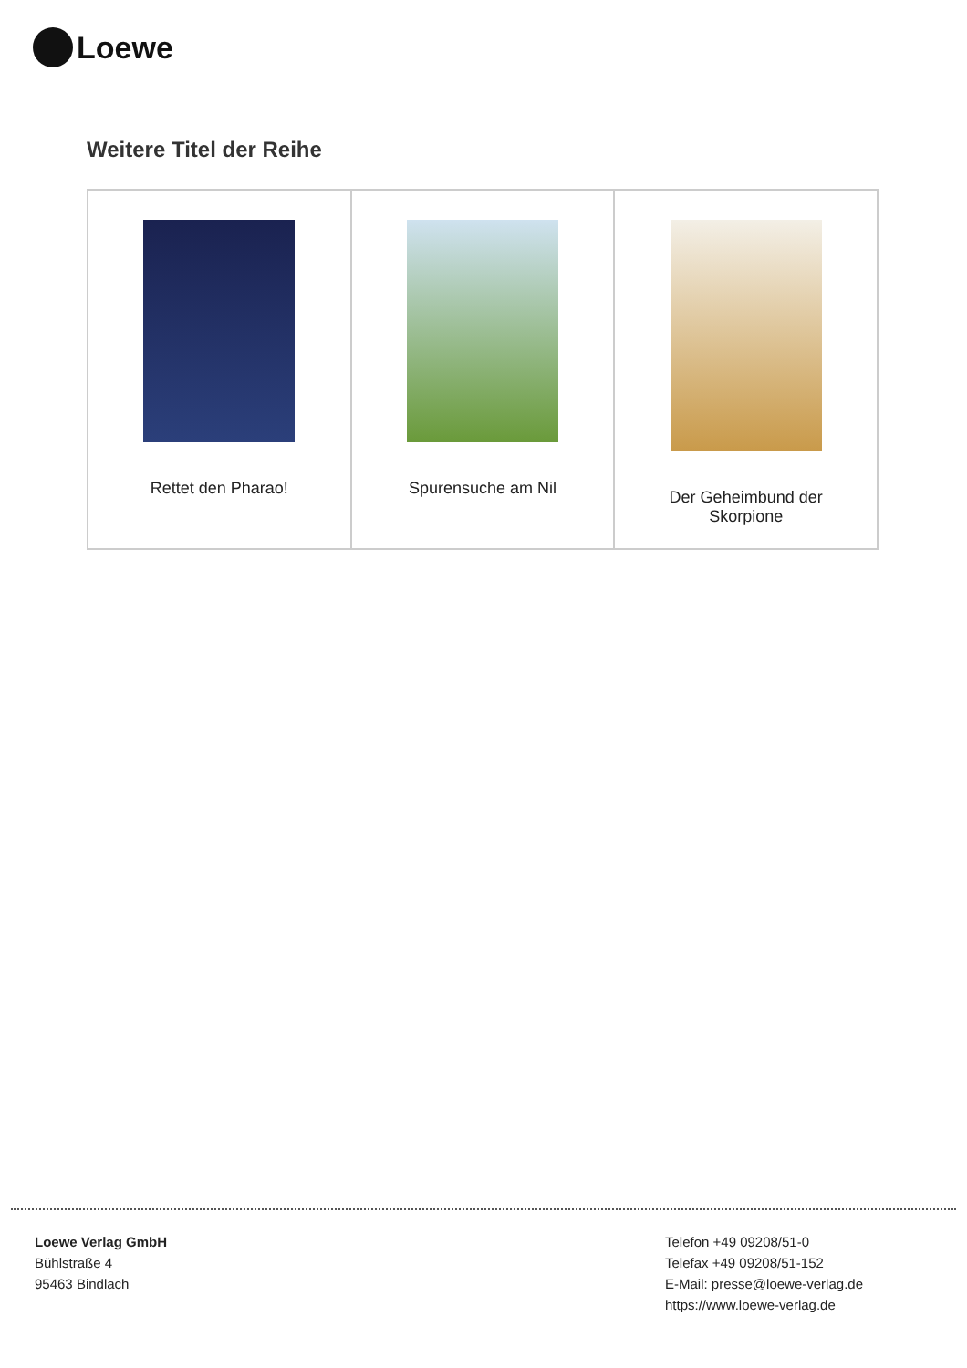Loewe
Weitere Titel der Reihe
| Rettet den Pharao! | Spurensuche am Nil | Der Geheimbund der Skorpione |
Loewe Verlag GmbH
Bühlstraße 4
95463 Bindlach
Telefon +49 09208/51-0
Telefax +49 09208/51-152
E-Mail: presse@loewe-verlag.de
https://www.loewe-verlag.de